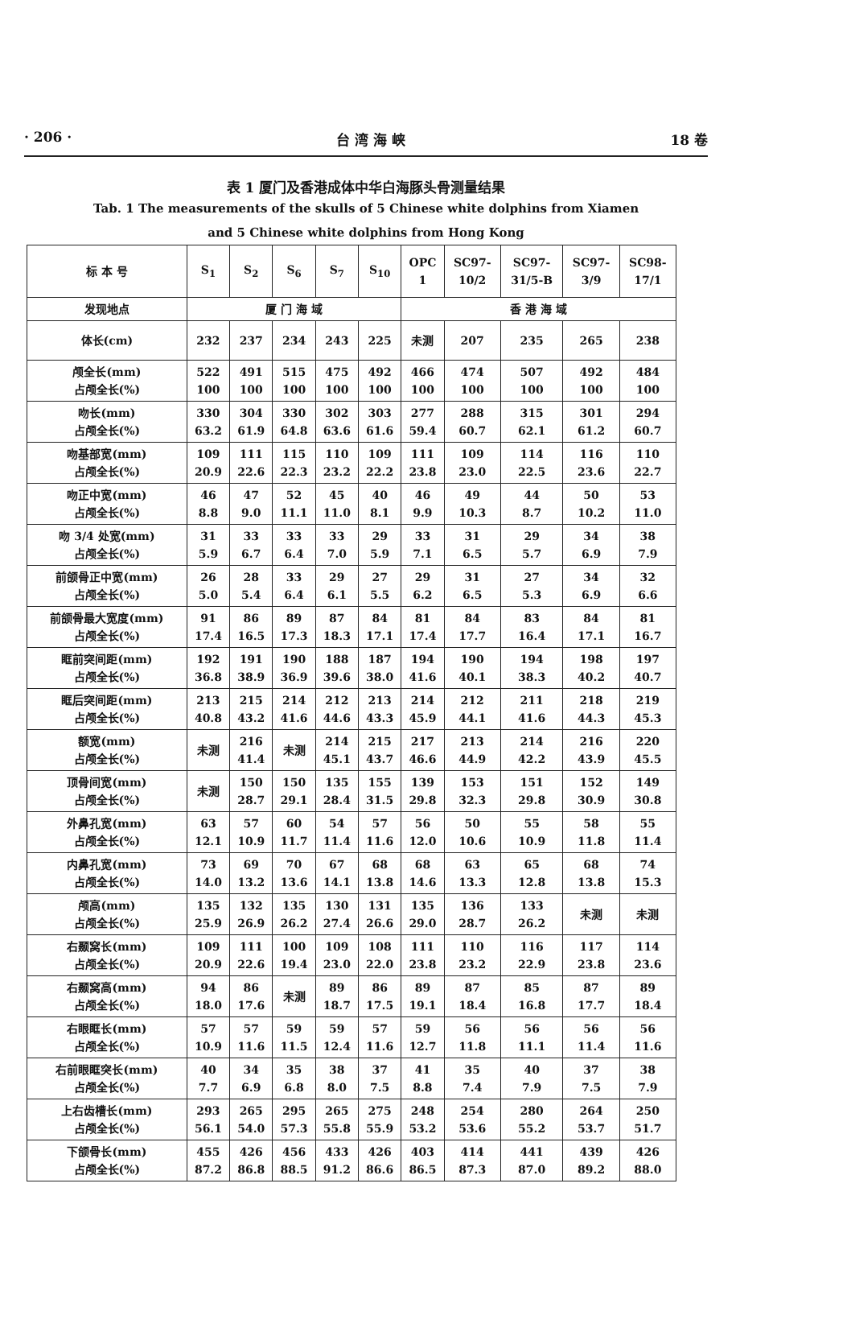· 206 · 台 湾 海 峡 18 卷
表 1 厦门及香港成体中华白海豚头骨测量结果
Tab. 1 The measurements of the skulls of 5 Chinese white dolphins from Xiamen
and 5 Chinese white dolphins from Hong Kong
| 标 本 号 | S<sub>1</sub> | S<sub>2</sub> | S<sub>6</sub> | S<sub>7</sub> | S<sub>10</sub> | OPC 1 | SC97- 10/2 | SC97- 31/5-B | SC97- 3/9 | SC98- 17/1 |
| --- | --- | --- | --- | --- | --- | --- | --- | --- | --- | --- |
| 发现地点 | 厦 门 海 域 | | | | | 香 港 海 域 | | | | |
| 体长(cm) | 232 | 237 | 234 | 243 | 225 | 未测 | 207 | 235 | 265 | 238 |
| 颅全长(mm) 占颅全长(%) | 522 100 | 491 100 | 515 100 | 475 100 | 492 100 | 466 100 | 474 100 | 507 100 | 492 100 | 484 100 |
| 吻长(mm) 占颅全长(%) | 330 63.2 | 304 61.9 | 330 64.8 | 302 63.6 | 303 61.6 | 277 59.4 | 288 60.7 | 315 62.1 | 301 61.2 | 294 60.7 |
| 吻基部宽(mm) 占颅全长(%) | 109 20.9 | 111 22.6 | 115 22.3 | 110 23.2 | 109 22.2 | 111 23.8 | 109 23.0 | 114 22.5 | 116 23.6 | 110 22.7 |
| 吻正中宽(mm) 占颅全长(%) | 46 8.8 | 47 9.0 | 52 11.1 | 45 11.0 | 40 8.1 | 46 9.9 | 49 10.3 | 44 8.7 | 50 10.2 | 53 11.0 |
| 吻 3/4 处宽(mm) 占颅全长(%) | 31 5.9 | 33 6.7 | 33 6.4 | 33 7.0 | 29 5.9 | 33 7.1 | 31 6.5 | 29 5.7 | 34 6.9 | 38 7.9 |
| 前颌骨正中宽(mm) 占颅全长(%) | 26 5.0 | 28 5.4 | 33 6.4 | 29 6.1 | 27 5.5 | 29 6.2 | 31 6.5 | 27 5.3 | 34 6.9 | 32 6.6 |
| 前颌骨最大宽度(mm) 占颅全长(%) | 91 17.4 | 86 16.5 | 89 17.3 | 87 18.3 | 84 17.1 | 81 17.4 | 84 17.7 | 83 16.4 | 84 17.1 | 81 16.7 |
| 眶前突间距(mm) 占颅全长(%) | 192 36.8 | 191 38.9 | 190 36.9 | 188 39.6 | 187 38.0 | 194 41.6 | 190 40.1 | 194 38.3 | 198 40.2 | 197 40.7 |
| 眶后突间距(mm) 占颅全长(%) | 213 40.8 | 215 43.2 | 214 41.6 | 212 44.6 | 213 43.3 | 214 45.9 | 212 44.1 | 211 41.6 | 218 44.3 | 219 45.3 |
| 额宽(mm) 占颅全长(%) | 未测 | 216 41.4 | 未测 | 214 45.1 | 215 43.7 | 217 46.6 | 213 44.9 | 214 42.2 | 216 43.9 | 220 45.5 |
| 顶骨间宽(mm) 占颅全长(%) | 未测 | 150 28.7 | 150 29.1 | 135 28.4 | 155 31.5 | 139 29.8 | 153 32.3 | 151 29.8 | 152 30.9 | 149 30.8 |
| 外鼻孔宽(mm) 占颅全长(%) | 63 12.1 | 57 10.9 | 60 11.7 | 54 11.4 | 57 11.6 | 56 12.0 | 50 10.6 | 55 10.9 | 58 11.8 | 55 11.4 |
| 内鼻孔宽(mm) 占颅全长(%) | 73 14.0 | 69 13.2 | 70 13.6 | 67 14.1 | 68 13.8 | 68 14.6 | 63 13.3 | 65 12.8 | 68 13.8 | 74 15.3 |
| 颅高(mm) 占颅全长(%) | 135 25.9 | 132 26.9 | 135 26.2 | 130 27.4 | 131 26.6 | 135 29.0 | 136 28.7 | 133 26.2 | 未测 | 未测 |
| 右颞窝长(mm) 占颅全长(%) | 109 20.9 | 111 22.6 | 100 19.4 | 109 23.0 | 108 22.0 | 111 23.8 | 110 23.2 | 116 22.9 | 117 23.8 | 114 23.6 |
| 右颞窝高(mm) 占颅全长(%) | 94 18.0 | 86 17.6 | 未测 | 89 18.7 | 86 17.5 | 89 19.1 | 87 18.4 | 85 16.8 | 87 17.7 | 89 18.4 |
| 右眼眶长(mm) 占颅全长(%) | 57 10.9 | 57 11.6 | 59 11.5 | 59 12.4 | 57 11.6 | 59 12.7 | 56 11.8 | 56 11.1 | 56 11.4 | 56 11.6 |
| 右前眼眶突长(mm) 占颅全长(%) | 40 7.7 | 34 6.9 | 35 6.8 | 38 8.0 | 37 7.5 | 41 8.8 | 35 7.4 | 40 7.9 | 37 7.5 | 38 7.9 |
| 上右齿槽长(mm) 占颅全长(%) | 293 56.1 | 265 54.0 | 295 57.3 | 265 55.8 | 275 55.9 | 248 53.2 | 254 53.6 | 280 55.2 | 264 53.7 | 250 51.7 |
| 下颌骨长(mm) 占颅全长(%) | 455 87.2 | 426 86.8 | 456 88.5 | 433 91.2 | 426 86.6 | 403 86.5 | 414 87.3 | 441 87.0 | 439 89.2 | 426 88.0 |